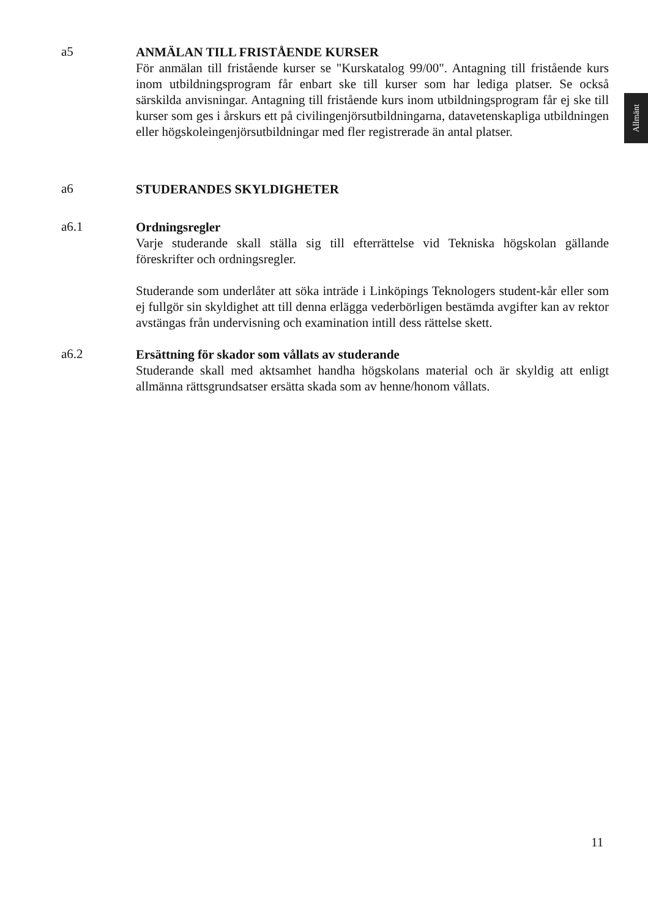Allmänt
a5
ANMÄLAN TILL FRISTÅENDE KURSER
För anmälan till fristående kurser se "Kurskatalog 99/00". Antagning till fristående kurs inom utbildningsprogram får enbart ske till kurser som har lediga platser. Se också särskilda anvisningar. Antagning till fristående kurs inom utbildningsprogram får ej ske till kurser som ges i årskurs ett på civilingenjörsutbildningarna, datavetenskapliga utbildningen eller högskoleingenjörsutbildningar med fler registrerade än antal platser.
a6
STUDERANDES SKYLDIGHETER
a6.1
Ordningsregler
Varje studerande skall ställa sig till efterrättelse vid Tekniska högskolan gällande föreskrifter och ordningsregler.
Studerande som underlåter att söka inträde i Linköpings Teknologers student-kår eller som ej fullgör sin skyldighet att till denna erlägga vederbörligen bestämda avgifter kan av rektor avstängas från undervisning och examination intill dess rättelse skett.
a6.2
Ersättning för skador som vållats av studerande
Studerande skall med aktsamhet handha högskolans material och är skyldig att enligt allmänna rättsgrundsatser ersätta skada som av henne/honom vållats.
11